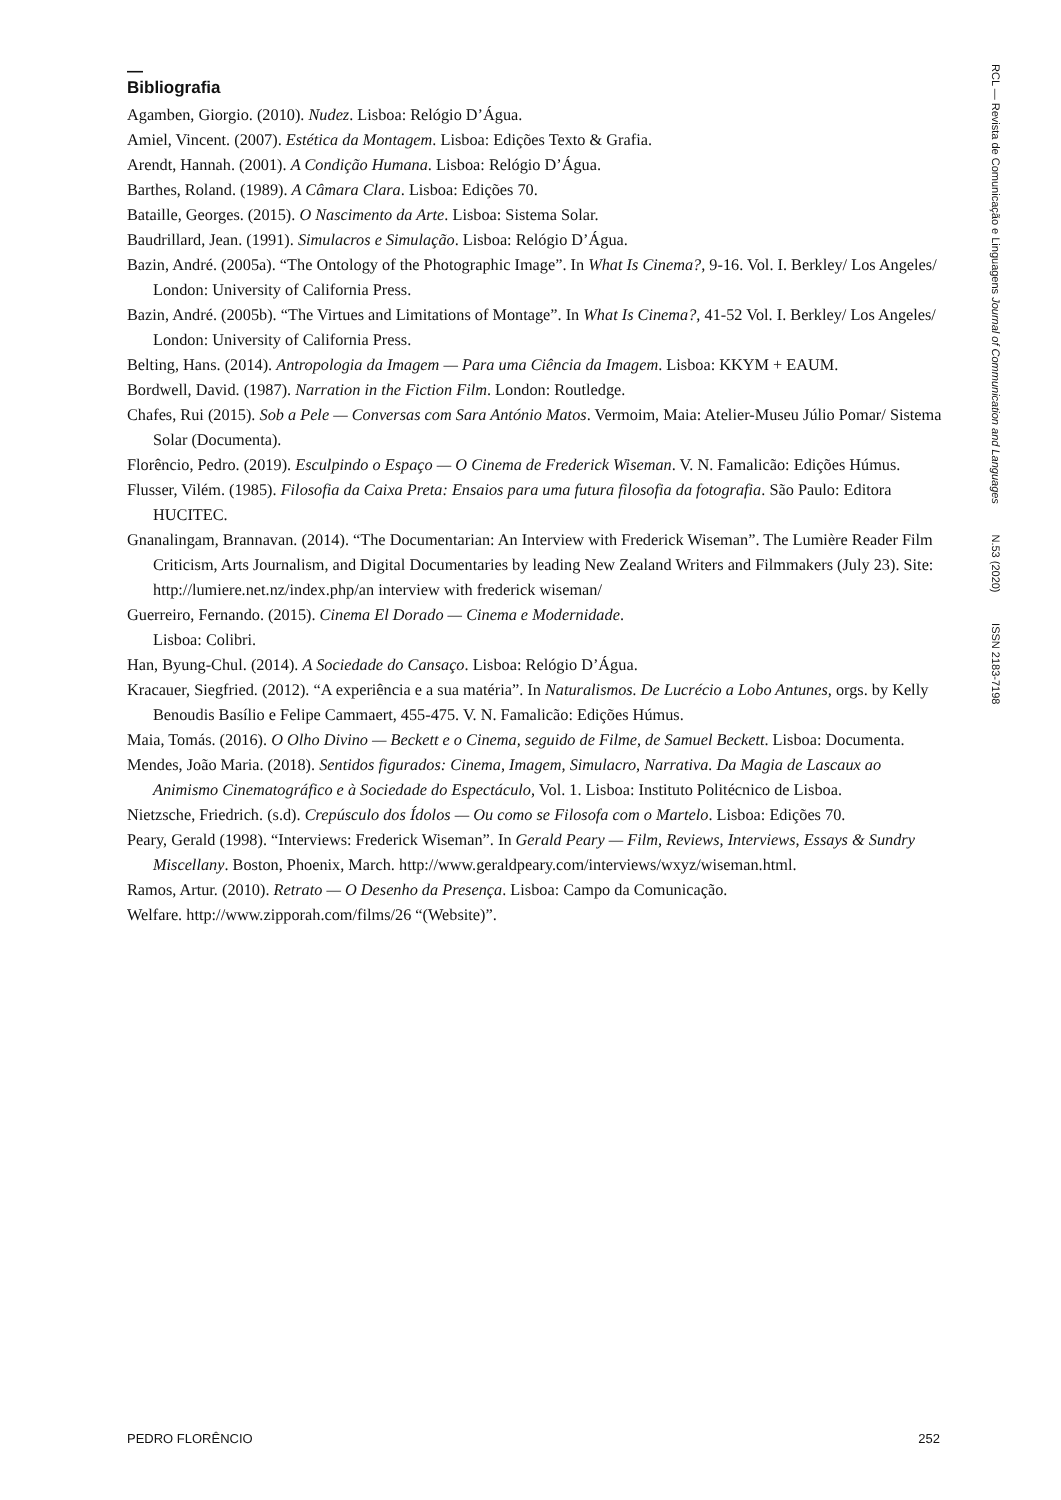—
Bibliografia
Agamben, Giorgio. (2010). Nudez. Lisboa: Relógio D’Água.
Amiel, Vincent. (2007). Estética da Montagem. Lisboa: Edições Texto & Grafia.
Arendt, Hannah. (2001). A Condição Humana. Lisboa: Relógio D’Água.
Barthes, Roland. (1989). A Câmara Clara. Lisboa: Edições 70.
Bataille, Georges. (2015). O Nascimento da Arte. Lisboa: Sistema Solar.
Baudrillard, Jean. (1991). Simulacros e Simulação. Lisboa: Relógio D’Água.
Bazin, André. (2005a). “The Ontology of the Photographic Image”. In What Is Cinema?, 9-16. Vol. I. Berkley/ Los Angeles/ London: University of California Press.
Bazin, André. (2005b). “The Virtues and Limitations of Montage”. In What Is Cinema?, 41-52 Vol. I. Berkley/ Los Angeles/ London: University of California Press.
Belting, Hans. (2014). Antropologia da Imagem — Para uma Ciência da Imagem. Lisboa: KKYM + EAUM.
Bordwell, David. (1987). Narration in the Fiction Film. London: Routledge.
Chafes, Rui (2015). Sob a Pele — Conversas com Sara António Matos. Vermoim, Maia: Atelier-Museu Júlio Pomar/ Sistema Solar (Documenta).
Florêncio, Pedro. (2019). Esculpindo o Espaço — O Cinema de Frederick Wiseman. V. N. Famalicão: Edições Húmus.
Flusser, Vilém. (1985). Filosofia da Caixa Preta: Ensaios para uma futura filosofia da fotografia. São Paulo: Editora HUCITEC.
Gnanalingam, Brannavan. (2014). “The Documentarian: An Interview with Frederick Wiseman”. The Lumière Reader Film Criticism, Arts Journalism, and Digital Documentaries by leading New Zealand Writers and Filmmakers (July 23). Site: http://lumiere.net.nz/index.php/an interview with frederick wiseman/
Guerreiro, Fernando. (2015). Cinema El Dorado — Cinema e Modernidade.
Lisboa: Colibri.
Han, Byung-Chul. (2014). A Sociedade do Cansaço. Lisboa: Relógio D’Água.
Kracauer, Siegfried. (2012). “A experiência e a sua matéria”. In Naturalismos. De Lucrécio a Lobo Antunes, orgs. by Kelly Benoudis Basílio e Felipe Cammaert, 455-475. V. N. Famalicão: Edições Húmus.
Maia, Tomás. (2016). O Olho Divino — Beckett e o Cinema, seguido de Filme, de Samuel Beckett. Lisboa: Documenta.
Mendes, João Maria. (2018). Sentidos figurados: Cinema, Imagem, Simulacro, Narrativa. Da Magia de Lascaux ao Animismo Cinematográfico e à Sociedade do Espectáculo, Vol. 1. Lisboa: Instituto Politécnico de Lisboa.
Nietzsche, Friedrich. (s.d). Crepúsculo dos Ídolos — Ou como se Filosofa com o Martelo. Lisboa: Edições 70.
Peary, Gerald (1998). “Interviews: Frederick Wiseman”. In Gerald Peary — Film, Reviews, Interviews, Essays & Sundry Miscellany. Boston, Phoenix, March. http://www.geraldpeary.com/interviews/wxyz/wiseman.html.
Ramos, Artur. (2010). Retrato — O Desenho da Presença. Lisboa: Campo da Comunicação.
Welfare. http://www.zipporah.com/films/26 “(Website)”.
RCL — Revista de Comunicação e Linguagens Journal of Communication and Languages N.53 (2020) ISSN 2183-7198
PEDRO FLORÊNCIO 252